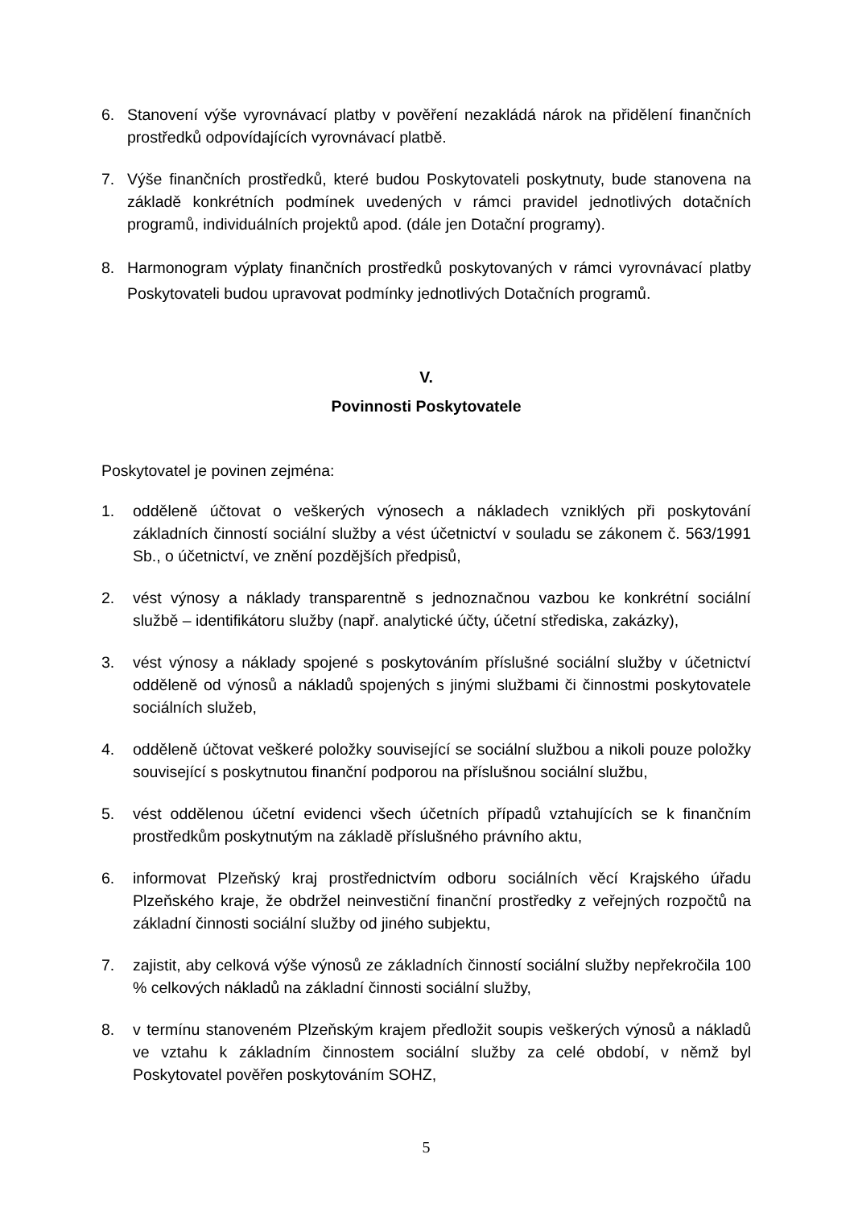6. Stanovení výše vyrovnávací platby v pověření nezakládá nárok na přidělení finančních prostředků odpovídajících vyrovnávací platbě.
7. Výše finančních prostředků, které budou Poskytovateli poskytnuty, bude stanovena na základě konkrétních podmínek uvedených v rámci pravidel jednotlivých dotačních programů, individuálních projektů apod. (dále jen Dotační programy).
8. Harmonogram výplaty finančních prostředků poskytovaných v rámci vyrovnávací platby Poskytovateli budou upravovat podmínky jednotlivých Dotačních programů.
V.
Povinnosti Poskytovatele
Poskytovatel je povinen zejména:
1. odděleně účtovat o veškerých výnosech a nákladech vzniklých při poskytování základních činností sociální služby a vést účetnictví v souladu se zákonem č. 563/1991 Sb., o účetnictví, ve znění pozdějších předpisů,
2. vést výnosy a náklady transparentně s jednoznačnou vazbou ke konkrétní sociální službě – identifikátoru služby (např. analytické účty, účetní střediska, zakázky),
3. vést výnosy a náklady spojené s poskytováním příslušné sociální služby v účetnictví odděleně od výnosů a nákladů spojených s jinými službami či činnostmi poskytovatele sociálních služeb,
4. odděleně účtovat veškeré položky související se sociální službou a nikoli pouze položky související s poskytnutou finanční podporou na příslušnou sociální službu,
5. vést oddělenou účetní evidenci všech účetních případů vztahujících se k finančním prostředkům poskytnutým na základě příslušného právního aktu,
6. informovat Plzeňský kraj prostřednictvím odboru sociálních věcí Krajského úřadu Plzeňského kraje, že obdržel neinvestiční finanční prostředky z veřejných rozpočtů na základní činnosti sociální služby od jiného subjektu,
7. zajistit, aby celková výše výnosů ze základních činností sociální služby nepřekročila 100 % celkových nákladů na základní činnosti sociální služby,
8. v termínu stanoveném Plzeňským krajem předložit soupis veškerých výnosů a nákladů ve vztahu k základním činnostem sociální služby za celé období, v němž byl Poskytovatel pověřen poskytováním SOHZ,
5